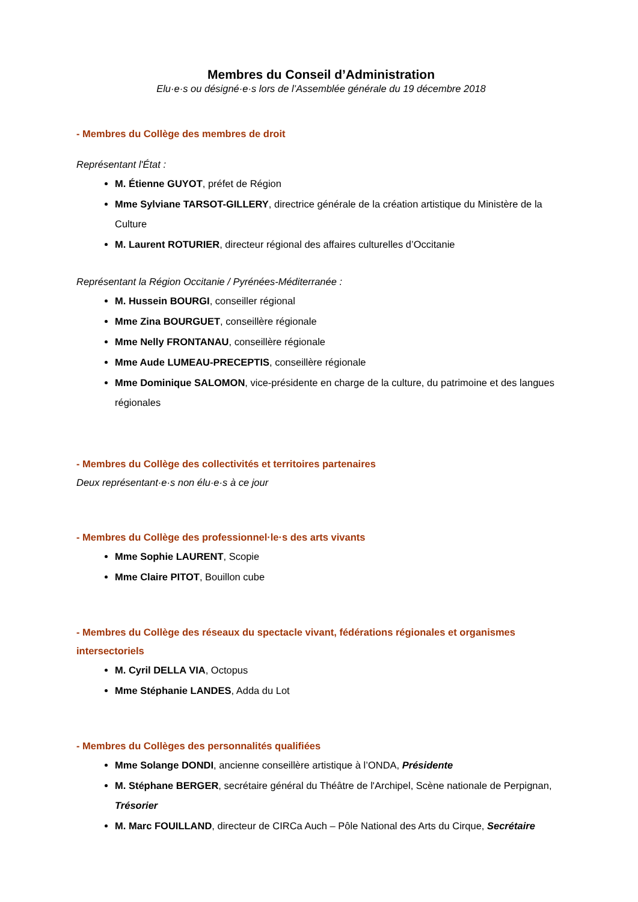Membres du Conseil d’Administration
Elu·e·s ou désigné·e·s lors de l’Assemblée générale du 19 décembre 2018
- Membres du Collège des membres de droit
Représentant l'État :
M. Étienne GUYOT, préfet de Région
Mme Sylviane TARSOT-GILLERY, directrice générale de la création artistique du Ministère de la Culture
M. Laurent ROTURIER, directeur régional des affaires culturelles d’Occitanie
Représentant la Région Occitanie / Pyrénées-Méditerranée :
M. Hussein BOURGI, conseiller régional
Mme Zina BOURGUET, conseillère régionale
Mme Nelly FRONTANAU, conseillère régionale
Mme Aude LUMEAU-PRECEPTIS, conseillère régionale
Mme Dominique SALOMON, vice-présidente en charge de la culture, du patrimoine et des langues régionales
- Membres du Collège des collectivités et territoires partenaires
Deux représentant·e·s non élu·e·s à ce jour
- Membres du Collège des professionnel·le·s des arts vivants
Mme Sophie LAURENT, Scopie
Mme Claire PITOT, Bouillon cube
- Membres du Collège des réseaux du spectacle vivant, fédérations régionales et organismes intersectoriels
M. Cyril DELLA VIA, Octopus
Mme Stéphanie LANDES, Adda du Lot
- Membres du Collèges des personnalités qualifiées
Mme Solange DONDI, ancienne conseillère artistique à l’ONDA, Présidente
M. Stéphane BERGER, secrétaire général du Théâtre de l'Archipel, Scène nationale de Perpignan, Trésorier
M. Marc FOUILLAND, directeur de CIRCa Auch – Pôle National des Arts du Cirque, Secrétaire